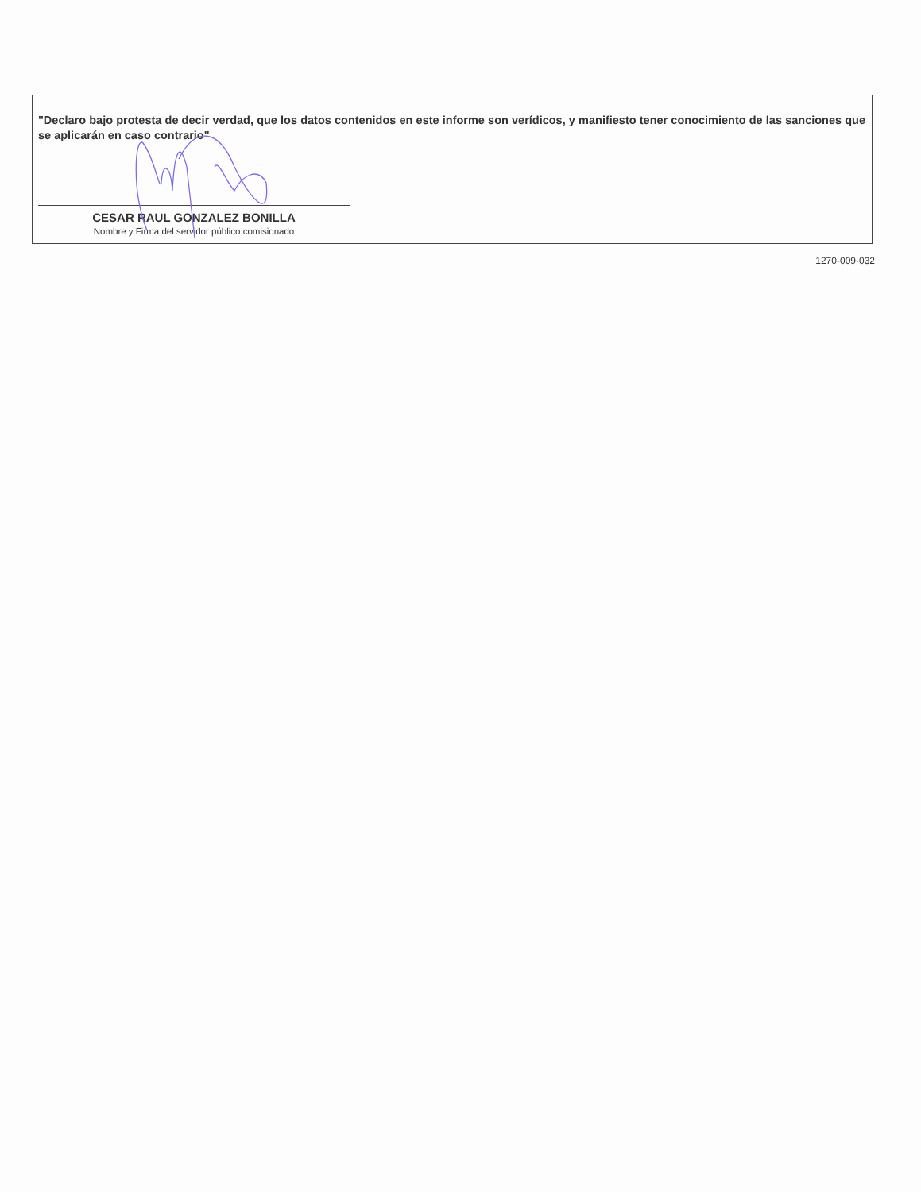"Declaro bajo protesta de decir verdad, que los datos contenidos en este informe son verídicos, y manifiesto tener conocimiento de las sanciones que se aplicarán en caso contrario"
CESAR RAUL GONZALEZ BONILLA
Nombre y Firma del servidor público comisionado
1270-009-032